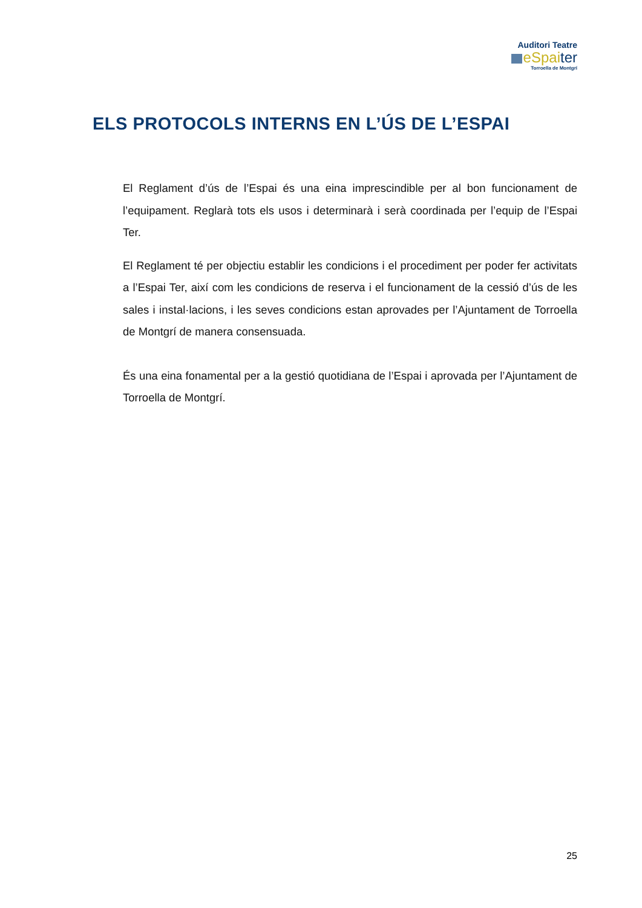Auditori Teatre
eSpaiter
Torroella de Montgrí
ELS PROTOCOLS INTERNS EN L’ÚS DE L’ESPAI
El Reglament d’ús de l’Espai és una eina imprescindible per al bon funcionament de l’equipament. Reglarà tots els usos i determinarà i serà coordinada per l’equip de l’Espai Ter.
El Reglament té per objectiu establir les condicions i el procediment per poder fer activitats a l’Espai Ter, així com les condicions de reserva i el funcionament de la cessió d’ús de les sales i instal·lacions, i les seves condicions estan aprovades per l’Ajuntament de Torroella de Montgrí de manera consensuada.
És una eina fonamental per a la gestió quotidiana de l’Espai i aprovada per l’Ajuntament de Torroella de Montgrí.
25